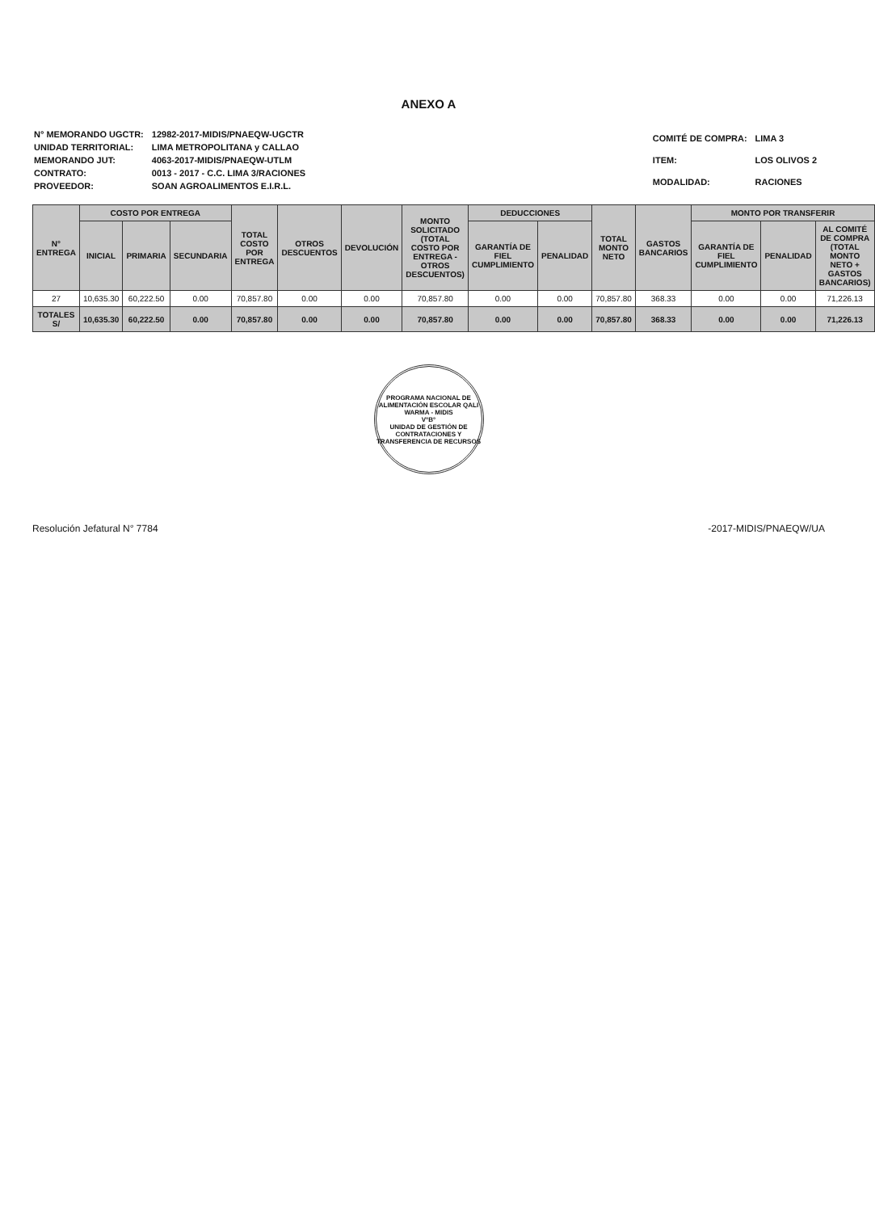ANEXO A
| N° MEMORANDO UGCTR: | 12982-2017-MIDIS/PNAEQW-UGCTR |
| UNIDAD TERRITORIAL: | LIMA METROPOLITANA y CALLAO |
| MEMORANDO JUT: | 4063-2017-MIDIS/PNAEQW-UTLM |
| CONTRATO: | 0013 - 2017 - C.C. LIMA 3/RACIONES |
| PROVEEDOR: | SOAN AGROALIMENTOS E.I.R.L. |
| COMITÉ DE COMPRA: | LIMA 3 |
| ITEM: | LOS OLIVOS 2 |
| MODALIDAD: | RACIONES |
| N° ENTREGA | COSTO POR ENTREGA | | | TOTAL COSTO POR ENTREGA | OTROS DESCUENTOS | DEVOLUCIÓN | MONTO SOLICITADO (TOTAL COSTO POR ENTREGA - OTROS DESCUENTOS) | DEDUCCIONES | | TOTAL MONTO NETO | GASTOS BANCARIOS | MONTO POR TRANSFERIR | | |
| --- | --- | --- | --- | --- | --- | --- | --- | --- | --- | --- | --- | --- | --- | --- |
| | INICIAL | PRIMARIA | SECUNDARIA | | | | | GARANTÍA DE FIEL CUMPLIMIENTO | PENALIDAD | | | GARANTÍA DE FIEL CUMPLIMIENTO | PENALIDAD | AL COMITÉ DE COMPRA (TOTAL MONTO NETO + GASTOS BANCARIOS) |
| 27 | 10,635.30 | 60,222.50 | 0.00 | 70,857.80 | 0.00 | 0.00 | 70,857.80 | 0.00 | 0.00 | 70,857.80 | 368.33 | 0.00 | 0.00 | 71,226.13 |
| TOTALES S/ | 10,635.30 | 60,222.50 | 0.00 | 70,857.80 | 0.00 | 0.00 | 70,857.80 | 0.00 | 0.00 | 70,857.80 | 368.33 | 0.00 | 0.00 | 71,226.13 |
PROGRAMA NACIONAL DE ALIMENTACIÓN ESCOLAR QALI WARMA - MIDIS
V°B°
UNIDAD DE GESTIÓN DE CONTRATACIONES Y TRANSFERENCIA DE RECURSOS
Resolución Jefatural N° 7784 -2017-MIDIS/PNAEQW/UA